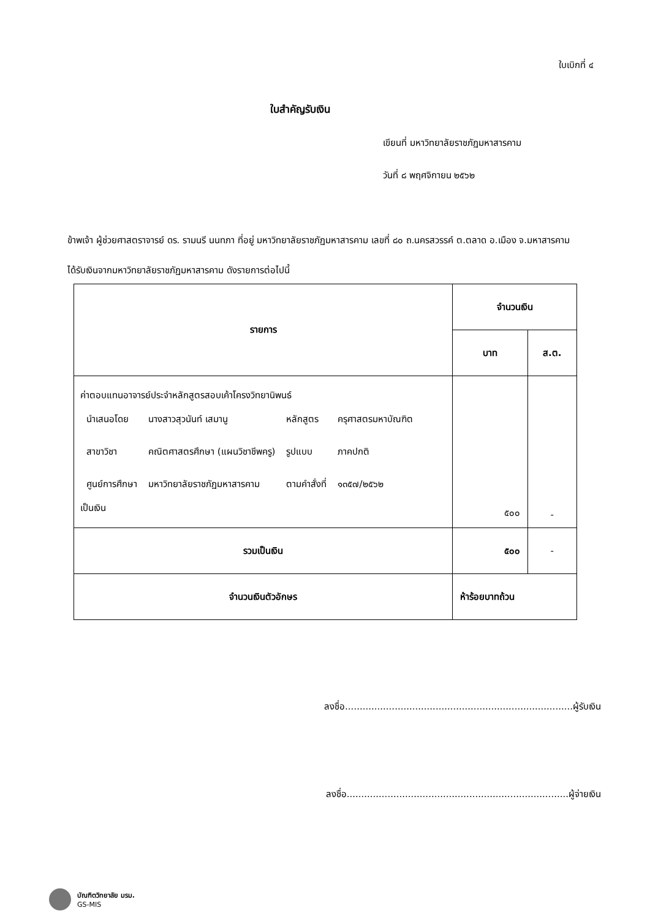ใบเบิกที่ ๔
ใบสำคัญรับเงิน
เขียนที่ มหาวิทยาลัยราชภัฏมหาสารคาม
วันที่ ๘ พฤศจิกายน ๒๕๖๒
ข้าพเจ้า ผู้ช่วยศาสตราจารย์ ดร. รามนรี นนทภา ที่อยู่ มหาวิทยาลัยราชภัฏมหาสารคาม เลขที่ ๘๐ ถ.นครสวรรค์ ต.ตลาด อ.เมือง จ.มหาสารคาม
ได้รับเงินจากมหาวิทยาลัยราชภัฏมหาสารคาม ดังรายการต่อไปนี้
| รายการ | จำนวนเงิน | |
| --- | --- | --- |
| | บาท | ส.ต. |
| ค่าตอบแทนอาจารย์ประจำหลักสูตรสอบเค้าโครงวิทยานิพนธ์ / นำเสนอโดย / นางสาวสุวนันท์ เสมานู / หลักสูตร / ครุศาสตรมหาบัณฑิต / / สาขาวิชา / คณิตศาสตรศึกษา (แผนวิชาชีพครู) / รูปแบบ / ภาคปกติ / / ศูนย์การศึกษา / มหาวิทยาลัยราชภัฏมหาสารคาม / ตามคำสั่งที่ / ๑๓๕๗/๒๕๖๒ / เป็นเงิน | ๕๐๐ | - |
| รวมเป็นเงิน | ๕๐๐ | - |
| จำนวนเงินตัวอักษร | ห้าร้อยบาทถ้วน | |
ลงชื่อ..............................................................................ผู้รับเงิน
ลงชื่อ............................................................................ผู้จ่ายเงิน
บัณฑิตวิทยาลัย มรม.
GS-MIS